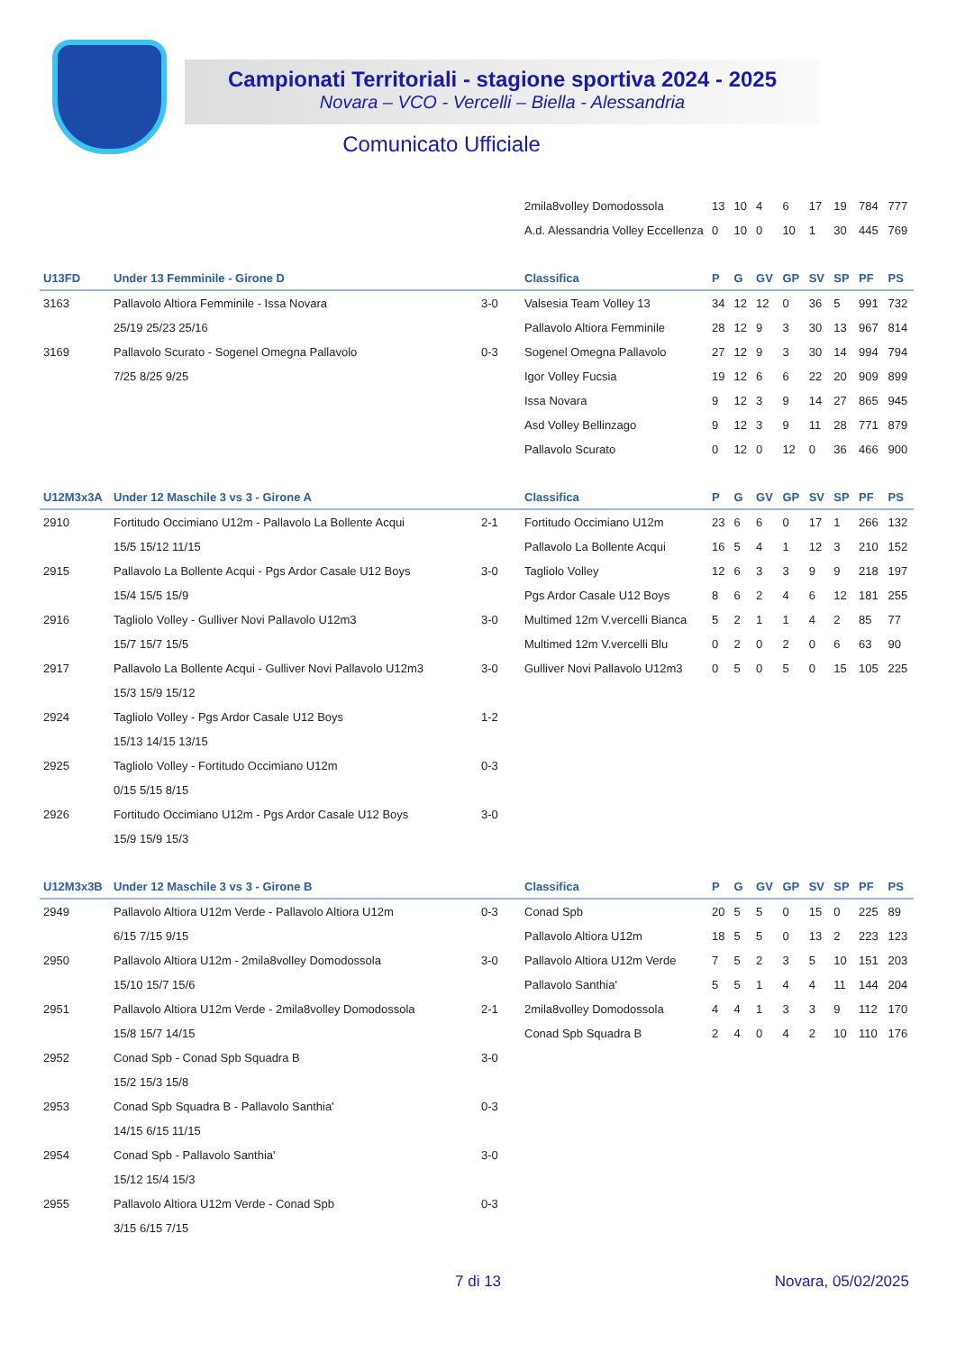Campionati Territoriali - stagione sportiva 2024 - 2025
Novara – VCO - Vercelli – Biella - Alessandria
Comunicato Ufficiale
| | | | 2mila8volley Domodossola | 13 | 10 | 4 | 6 | 17 | 19 | 784 | 777 |
| | | | A.d. Alessandria Volley Eccellenza | 0 | 10 | 0 | 10 | 1 | 30 | 445 | 769 |
| U13FD | Under 13 Femminile - Girone D | | Classifica | P | G | GV | GP | SV | SP | PF | PS |
| 3163 | Pallavolo Altiora Femminile - Issa Novara | 3-0 | Valsesia Team Volley 13 | 34 | 12 | 12 | 0 | 36 | 5 | 991 | 732 |
| | 25/19 25/23 25/16 | | Pallavolo Altiora Femminile | 28 | 12 | 9 | 3 | 30 | 13 | 967 | 814 |
| 3169 | Pallavolo Scurato - Sogenel Omegna Pallavolo | 0-3 | Sogenel Omegna Pallavolo | 27 | 12 | 9 | 3 | 30 | 14 | 994 | 794 |
| | 7/25 8/25 9/25 | | Igor Volley Fucsia | 19 | 12 | 6 | 6 | 22 | 20 | 909 | 899 |
| | | | Issa Novara | 9 | 12 | 3 | 9 | 14 | 27 | 865 | 945 |
| | | | Asd Volley Bellinzago | 9 | 12 | 3 | 9 | 11 | 28 | 771 | 879 |
| | | | Pallavolo Scurato | 0 | 12 | 0 | 12 | 0 | 36 | 466 | 900 |
| U12M3x3A | Under 12 Maschile 3 vs 3 - Girone A | | Classifica | P | G | GV | GP | SV | SP | PF | PS |
| 2910 | Fortitudo Occimiano U12m - Pallavolo La Bollente Acqui | 2-1 | Fortitudo Occimiano U12m | 23 | 6 | 6 | 0 | 17 | 1 | 266 | 132 |
| | 15/5 15/12 11/15 | | Pallavolo La Bollente Acqui | 16 | 5 | 4 | 1 | 12 | 3 | 210 | 152 |
| 2915 | Pallavolo La Bollente Acqui - Pgs Ardor Casale U12 Boys | 3-0 | Tagliolo Volley | 12 | 6 | 3 | 3 | 9 | 9 | 218 | 197 |
| | 15/4 15/5 15/9 | | Pgs Ardor Casale U12 Boys | 8 | 6 | 2 | 4 | 6 | 12 | 181 | 255 |
| 2916 | Tagliolo Volley - Gulliver Novi Pallavolo U12m3 | 3-0 | Multimed 12m V.vercelli Bianca | 5 | 2 | 1 | 1 | 4 | 2 | 85 | 77 |
| | 15/7 15/7 15/5 | | Multimed 12m V.vercelli Blu | 0 | 2 | 0 | 2 | 0 | 6 | 63 | 90 |
| 2917 | Pallavolo La Bollente Acqui - Gulliver Novi Pallavolo U12m3 | 3-0 | Gulliver Novi Pallavolo U12m3 | 0 | 5 | 0 | 5 | 0 | 15 | 105 | 225 |
| | 15/3 15/9 15/12 | | | | | | | | | | |
| 2924 | Tagliolo Volley - Pgs Ardor Casale U12 Boys | 1-2 | | | | | | | | | |
| | 15/13 14/15 13/15 | | | | | | | | | | |
| 2925 | Tagliolo Volley - Fortitudo Occimiano U12m | 0-3 | | | | | | | | | |
| | 0/15 5/15 8/15 | | | | | | | | | | |
| 2926 | Fortitudo Occimiano U12m - Pgs Ardor Casale U12 Boys | 3-0 | | | | | | | | | |
| | 15/9 15/9 15/3 | | | | | | | | | | |
| U12M3x3B | Under 12 Maschile 3 vs 3 - Girone B | | Classifica | P | G | GV | GP | SV | SP | PF | PS |
| 2949 | Pallavolo Altiora U12m Verde - Pallavolo Altiora U12m | 0-3 | Conad Spb | 20 | 5 | 5 | 0 | 15 | 0 | 225 | 89 |
| | 6/15 7/15 9/15 | | Pallavolo Altiora U12m | 18 | 5 | 5 | 0 | 13 | 2 | 223 | 123 |
| 2950 | Pallavolo Altiora U12m - 2mila8volley Domodossola | 3-0 | Pallavolo Altiora U12m Verde | 7 | 5 | 2 | 3 | 5 | 10 | 151 | 203 |
| | 15/10 15/7 15/6 | | Pallavolo Santhia' | 5 | 5 | 1 | 4 | 4 | 11 | 144 | 204 |
| 2951 | Pallavolo Altiora U12m Verde - 2mila8volley Domodossola | 2-1 | 2mila8volley Domodossola | 4 | 4 | 1 | 3 | 3 | 9 | 112 | 170 |
| | 15/8 15/7 14/15 | | Conad Spb Squadra B | 2 | 4 | 0 | 4 | 2 | 10 | 110 | 176 |
| 2952 | Conad Spb - Conad Spb Squadra B | 3-0 | | | | | | | | | |
| | 15/2 15/3 15/8 | | | | | | | | | | |
| 2953 | Conad Spb Squadra B - Pallavolo Santhia' | 0-3 | | | | | | | | | |
| | 14/15 6/15 11/15 | | | | | | | | | | |
| 2954 | Conad Spb - Pallavolo Santhia' | 3-0 | | | | | | | | | |
| | 15/12 15/4 15/3 | | | | | | | | | | |
| 2955 | Pallavolo Altiora U12m Verde - Conad Spb | 0-3 | | | | | | | | | |
| | 3/15 6/15 7/15 | | | | | | | | | | |
7 di 13 Novara, 05/02/2025